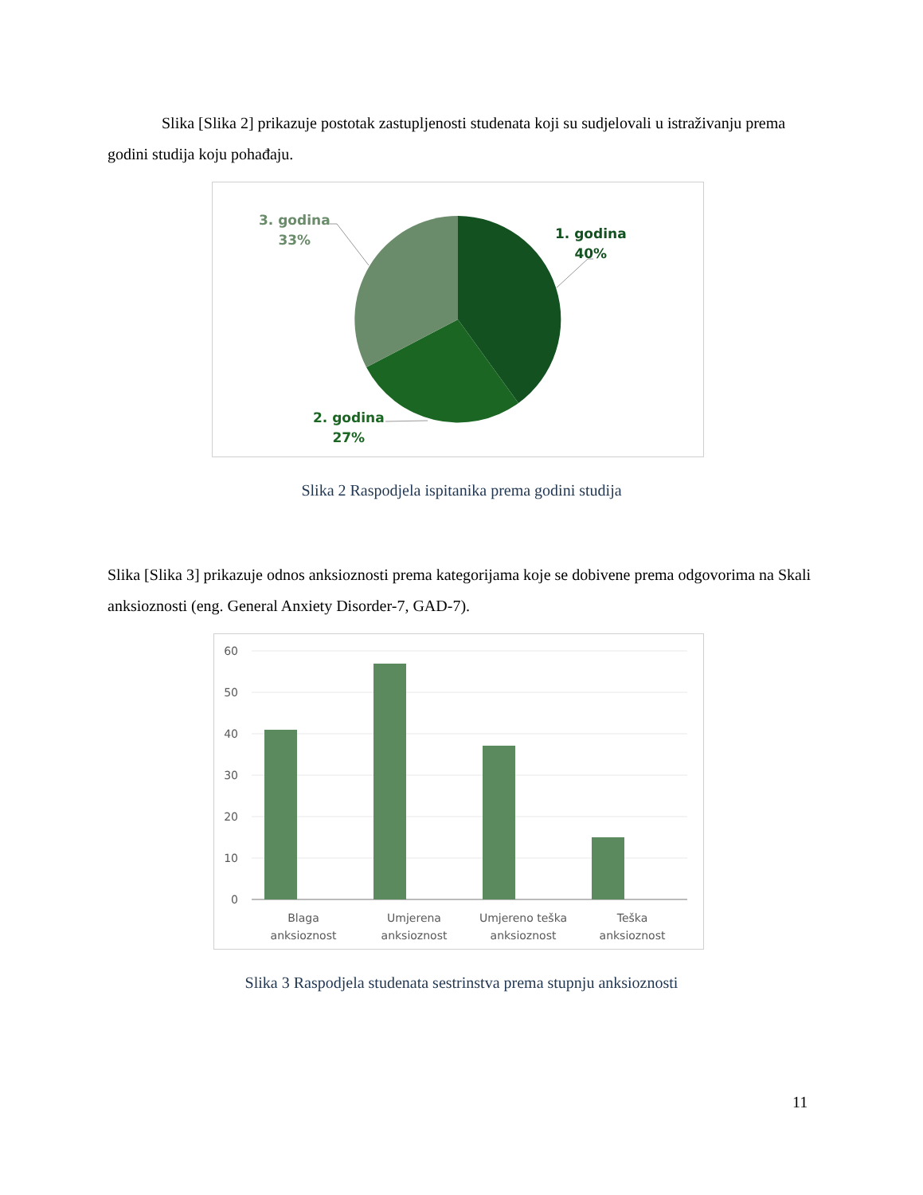Slika [Slika 2] prikazuje postotak zastupljenosti studenata koji su sudjelovali u istraživanju prema godini studija koju pohađaju.
1. godina
40%
3. godina
33%
2. godina
27%
Slika 2 Raspodjela ispitanika prema godini studija
Slika [Slika 3] prikazuje odnos anksioznosti prema kategorijama koje se dobivene prema odgovorima na Skali anksioznosti (eng. General Anxiety Disorder-7, GAD-7).
60
50
40
30
20
10
0
Blaga
anksioznost
Umjerena
anksioznost
Umjereno teška
anksioznost
Teška
anksioznost
Slika 3 Raspodjela studenata sestrinstva prema stupnju anksioznosti
11